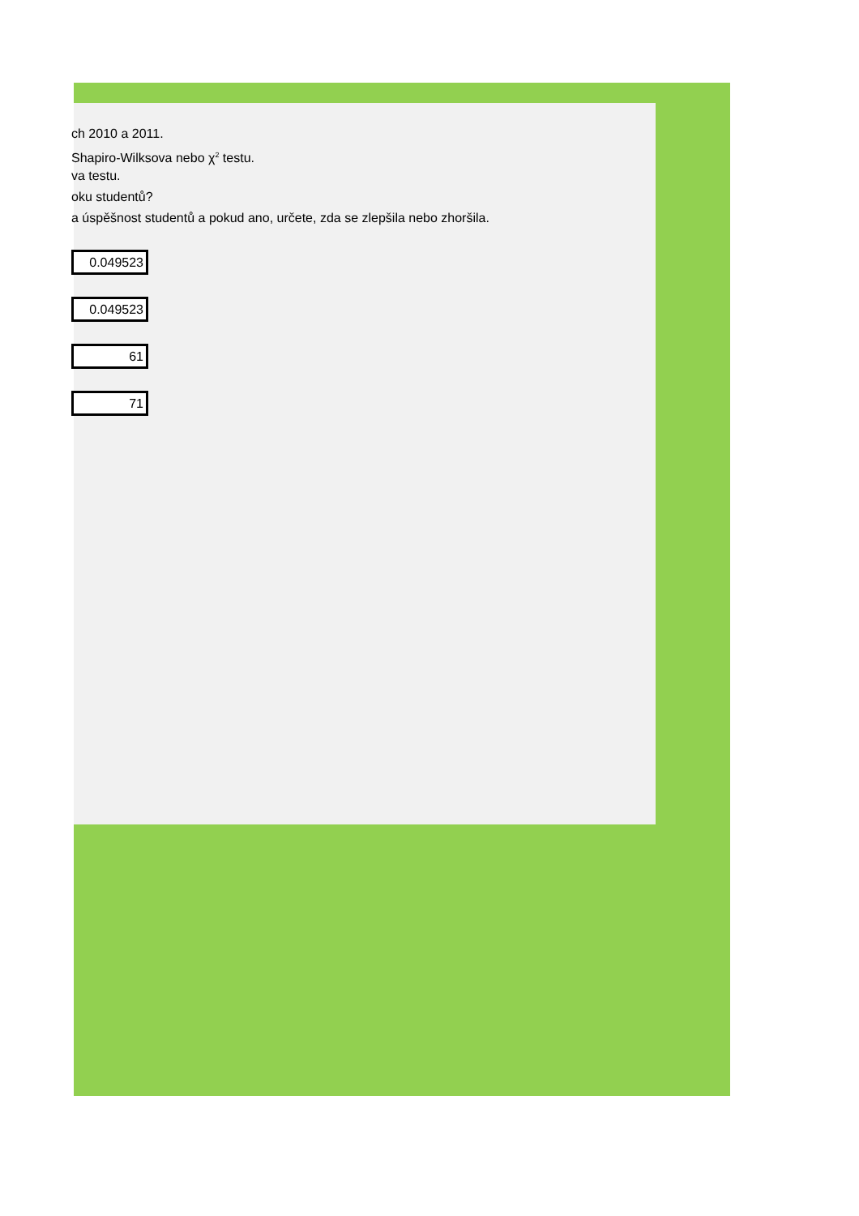ch 2010 a 2011.
Shapiro-Wilksova nebo χ<sup>2</sup> testu.
va testu.
oku studentů?
a úspěšnost studentů a pokud ano, určete, zda se zlepšila nebo zhoršila.
0.049523
0.049523
61
71